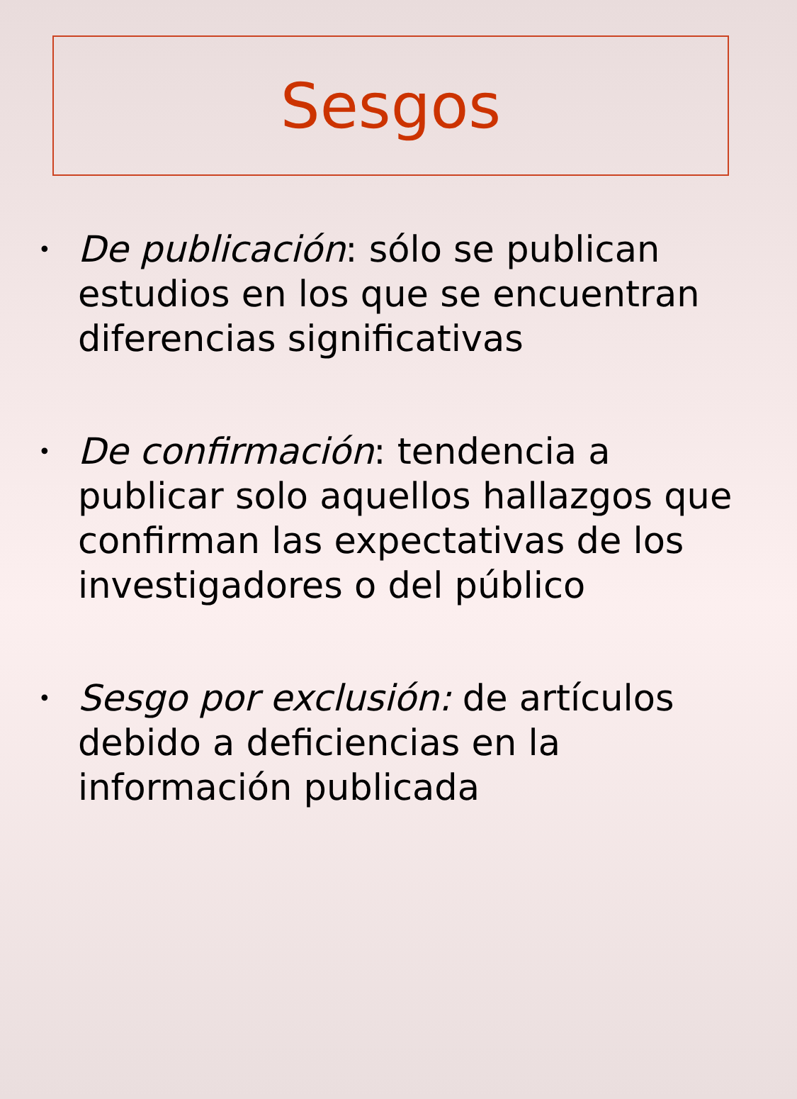Sesgos
• De publicación: sólo se publican estudios en los que se encuentran diferencias significativas
• De confirmación: tendencia a publicar solo aquellos hallazgos que confirman las expectativas de los investigadores o del público
• Sesgo por exclusión: de artículos debido a deficiencias en la información publicada